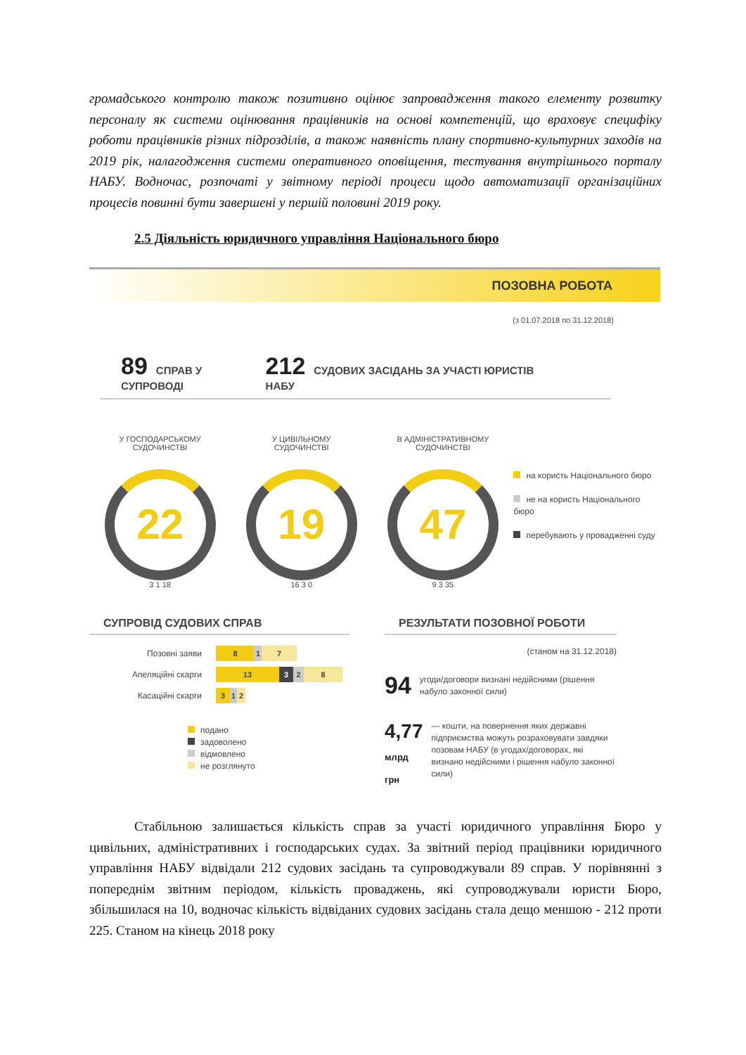громадського контролю також позитивно оцінює запровадження такого елементу розвитку персоналу як системи оцінювання працівників на основі компетенцій, що враховує специфіку роботи працівників різних підрозділів, а також наявність плану спортивно-культурних заходів на 2019 рік, налагодження системи оперативного оповіщення, тестування внутрішнього порталу НАБУ. Водночас, розпочаті у звітному періоді процеси щодо автоматизації організаційних процесів повинні бути завершені у першій половині 2019 року.
2.5 Діяльність юридичного управління Національного бюро
ПОЗОВНА РОБОТА
(з 01.07.2018 по 31.12.2018)
89 СПРАВ У СУПРОВОДІ
212 СУДОВИХ ЗАСІДАНЬ ЗА УЧАСТІ ЮРИСТІВ НАБУ
У ГОСПОДАРСЬКОМУ
СУДОЧИНСТВІ
22
3 1 18
У ЦИВІЛЬНОМУ
СУДОЧИНСТВІ
19
16 3 0
В АДМІНІСТРАТИВНОМУ
СУДОЧИНСТВІ
47
9 3 35
на користь Національного бюро
не на користь Національного бюро
перебувають у провадженні суду
СУПРОВІД СУДОВИХ СПРАВ
Позовні заяви
8 1 7
Апеляційні скарги
13 3 2 8
Касаційні скарги
3 1 2
подано
задоволено
відмовлено
не розглянуто
РЕЗУЛЬТАТИ ПОЗОВНОЇ РОБОТИ
(станом на 31.12.2018)
94 угоди/договори визнані недійсними (рішення набуло законної сили)
4,77 млрд грн — кошти, на повернення яких державні підприємства можуть розраховувати завдяки позовам НАБУ (в угодах/договорах, які визнано недійсними і рішення набуло законної сили)
Стабільною залишається кількість справ за участі юридичного управління Бюро у цивільних, адміністративних і господарських судах. За звітний період працівники юридичного управління НАБУ відвідали 212 судових засідань та супроводжували 89 справ. У порівнянні з попереднім звітним періодом, кількість проваджень, які супроводжували юристи Бюро, збільшилася на 10, водночас кількість відвіданих судових засідань стала дещо меншою - 212 проти 225. Станом на кінець 2018 року